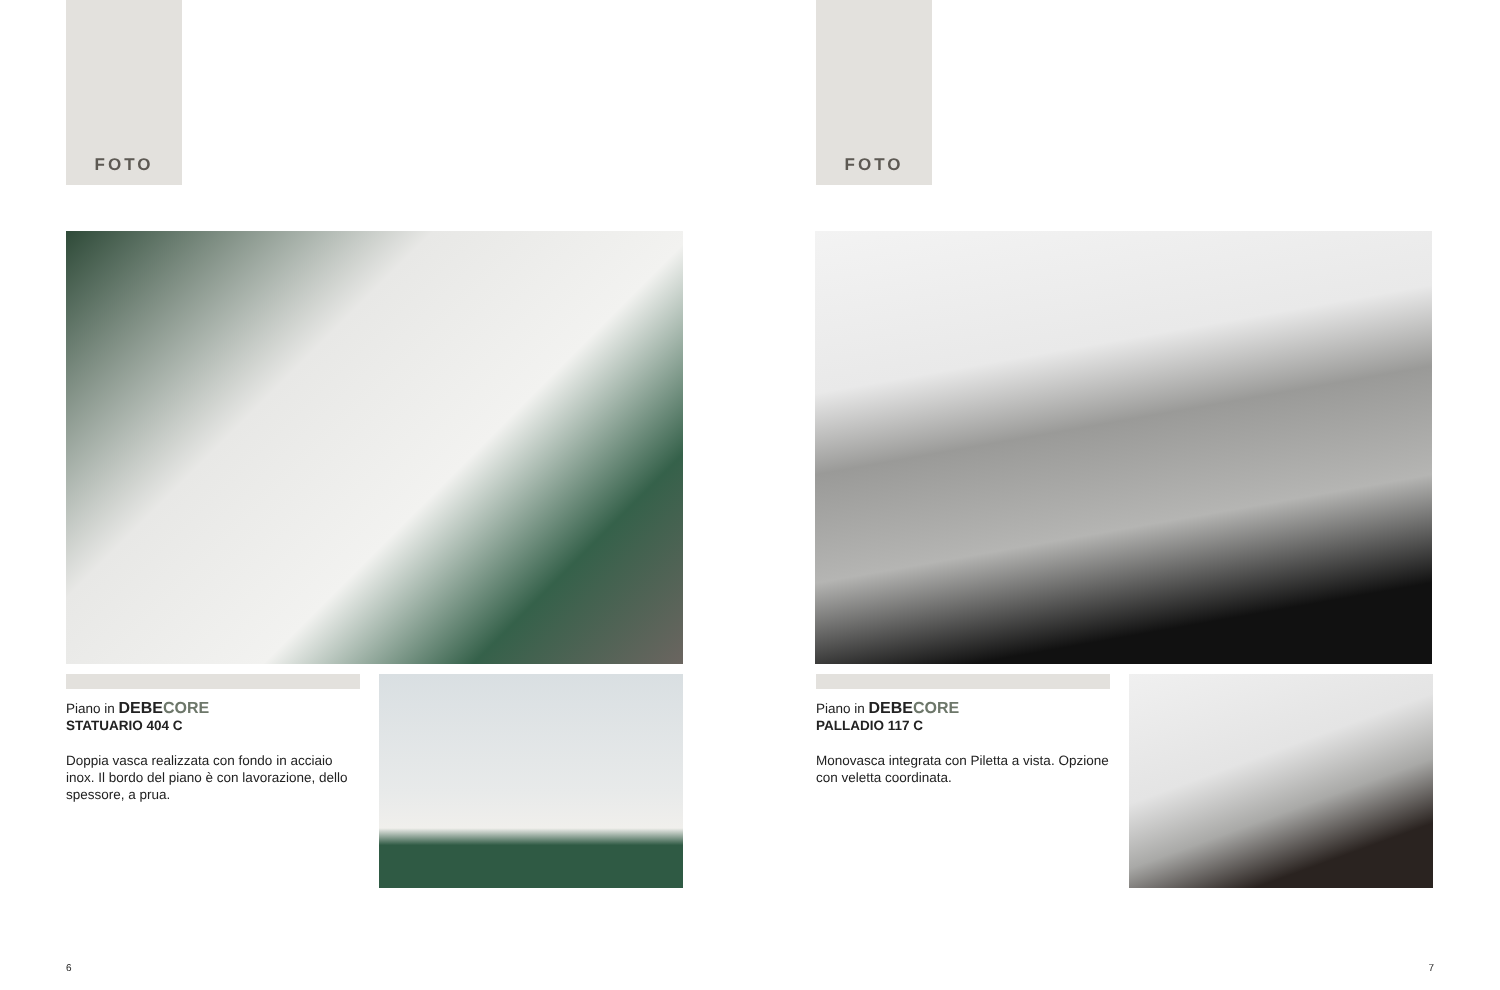FOTO
Piano in DEBECORE
STATUARIO 404 C
Doppia vasca realizzata con fondo in acciaio inox. Il bordo del piano è con lavorazione, dello spessore, a prua.
6
FOTO
Piano in DEBECORE
PALLADIO 117 C
Monovasca integrata con Piletta a vista. Opzione con veletta coordinata.
7